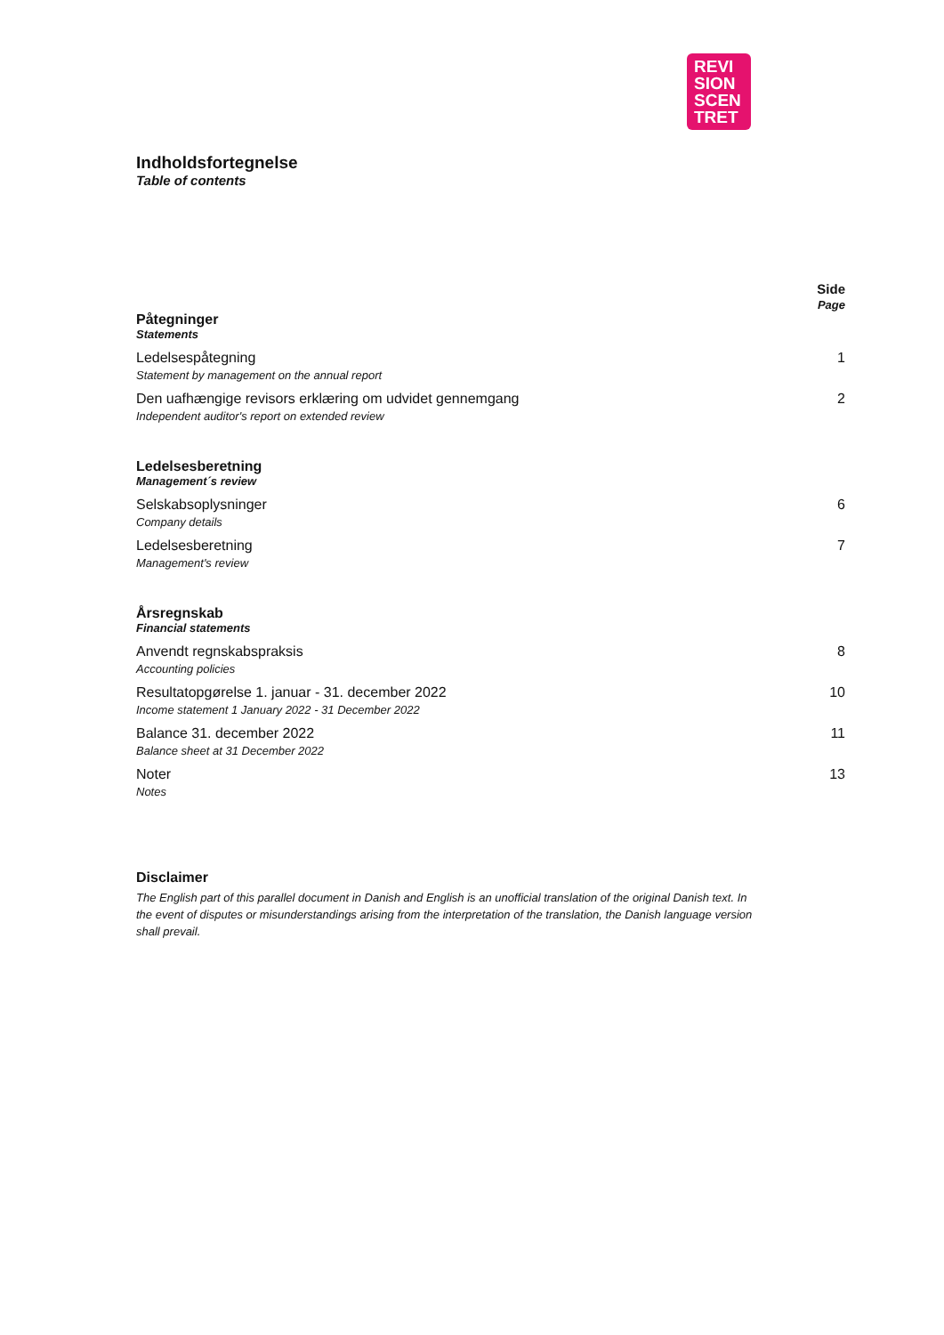REVI
SION
SCEN
TRET
Indholdsfortegnelse
Table of contents
Side
Page
Påtegninger
Statements
Ledelsespåtegning
Statement by management on the annual report
1
Den uafhængige revisors erklæring om udvidet gennemgang
Independent auditor's report on extended review
2
Ledelsesberetning
Management´s review
Selskabsoplysninger
Company details
6
Ledelsesberetning
Management's review
7
Årsregnskab
Financial statements
Anvendt regnskabspraksis
Accounting policies
8
Resultatopgørelse 1. januar - 31. december 2022
Income statement 1 January 2022 - 31 December 2022
10
Balance 31. december 2022
Balance sheet at 31 December 2022
11
Noter
Notes
13
Disclaimer
The English part of this parallel document in Danish and English is an unofficial translation of the original Danish text. In the event of disputes or misunderstandings arising from the interpretation of the translation, the Danish language version shall prevail.